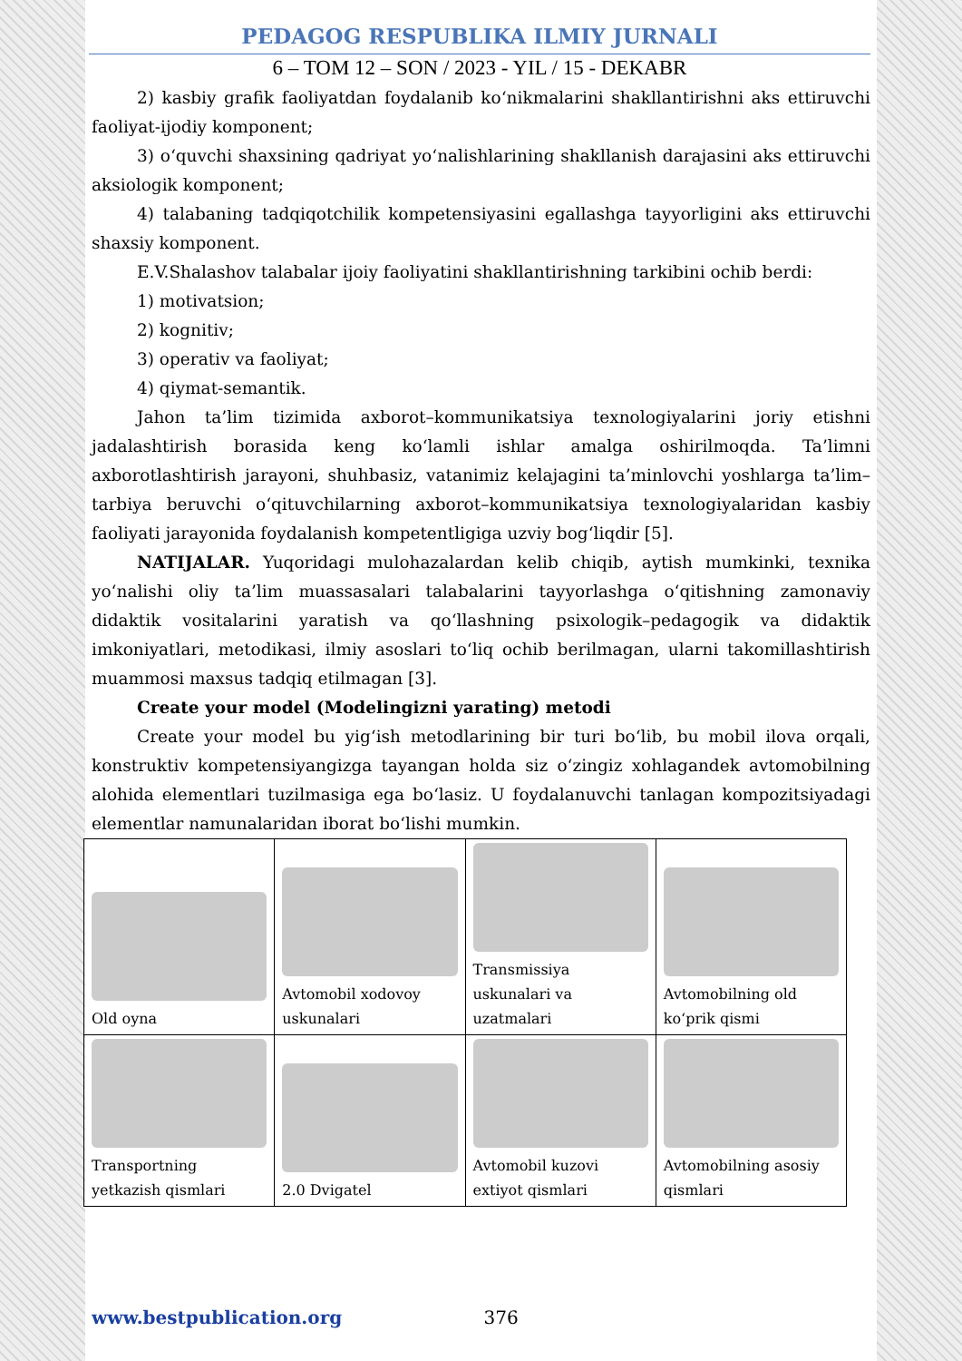PEDAGOG RESPUBLIKA ILMIY JURNALI
6 – TOM 12 – SON / 2023 - YIL / 15 - DEKABR
2) kasbiy grafik faoliyatdan foydalanib ko‘nikmalarini shakllantirishni aks ettiruvchi faoliyat-ijodiy komponent;
3) o‘quvchi shaxsining qadriyat yo‘nalishlarining shakllanish darajasini aks ettiruvchi aksiologik komponent;
4) talabaning tadqiqotchilik kompetensiyasini egallashga tayyorligini aks ettiruvchi shaxsiy komponent.
E.V.Shalashov talabalar ijoiy faoliyatini shakllantirishning tarkibini ochib berdi:
1) motivatsion;
2) kognitiv;
3) operativ va faoliyat;
4) qiymat-semantik.
Jahon ta’lim tizimida axborot–kommunikatsiya texnologiyalarini joriy etishni jadalashtirish borasida keng ko‘lamli ishlar amalga oshirilmoqda. Ta’limni axborotlashtirish jarayoni, shuhbasiz, vatanimiz kelajagini ta’minlovchi yoshlarga ta’lim–tarbiya beruvchi o‘qituvchilarning axborot–kommunikatsiya texnologiyalaridan kasbiy faoliyati jarayonida foydalanish kompetentligiga uzviy bog‘liqdir [5].
NATIJALAR. Yuqoridagi mulohazalardan kelib chiqib, aytish mumkinki, texnika yo‘nalishi oliy ta’lim muassasalari talabalarini tayyorlashga o‘qitishning zamonaviy didaktik vositalarini yaratish va qo‘llashning psixologik–pedagogik va didaktik imkoniyatlari, metodikasi, ilmiy asoslari to‘liq ochib berilmagan, ularni takomillashtirish muammosi maxsus tadqiq etilmagan [3].
Create your model (Modelingizni yarating) metodi
Create your model bu yig‘ish metodlarining bir turi bo‘lib, bu mobil ilova orqali, konstruktiv kompetensiyangizga tayangan holda siz o‘zingiz xohlagandek avtomobilning alohida elementlari tuzilmasiga ega bo‘lasiz. U foydalanuvchi tanlagan kompozitsiyadagi elementlar namunalaridan iborat bo‘lishi mumkin.
| Old oyna | Avtomobil xodovoy uskunalari | Transmissiya uskunalari va uzatmalari | Avtomobilning old ko‘prik qismi |
| Transportning yetkazish qismlari | 2.0 Dvigatel | Avtomobil kuzovi extiyot qismlari | Avtomobilning asosiy qismlari |
www.bestpublication.org 376